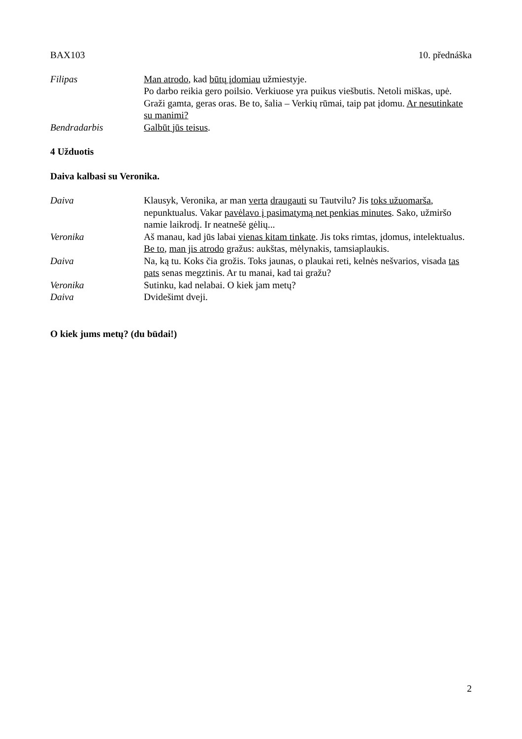BAX103 10. přednáška
Filipas Man atrodo, kad būtų įdomiau užmiestyje.
Po darbo reikia gero poilsio. Verkiuose yra puikus viešbutis. Netoli miškas, upė. Graži gamta, geras oras. Be to, šalia – Verkių rūmai, taip pat įdomu. Ar nesutinkate su manimi?
Bendradarbis Galbūt jūs teisus.
4 Užduotis
Daiva kalbasi su Veronika.
Daiva Klausyk, Veronika, ar man verta draugauti su Tautvilu? Jis toks užuomarša, nepunktualus. Vakar pavėlavo į pasimatymą net penkias minutes. Sako, užmiršo namie laikrodį. Ir neatnešė gėlių...
Veronika Aš manau, kad jūs labai vienas kitam tinkate. Jis toks rimtas, įdomus, intelektualus. Be to, man jis atrodo gražus: aukštas, mėlynakis, tamsiaplaukis.
Daiva Na, ką tu. Koks čia grožis. Toks jaunas, o plaukai reti, kelnės nešvarios, visada tas pats senas megztinis. Ar tu manai, kad tai gražu?
Veronika Sutinku, kad nelabai. O kiek jam metų?
Daiva Dvidešimt dveji.
O kiek jums metų? (du būdai!)
2